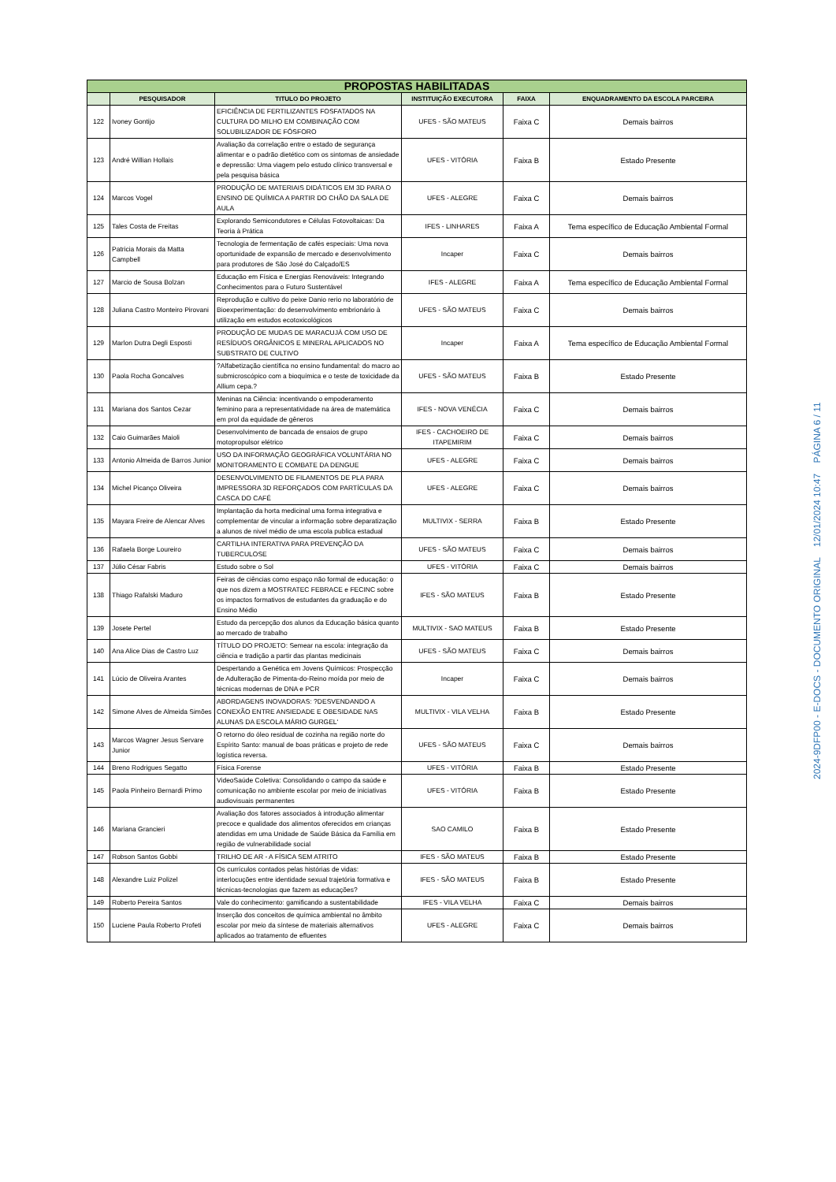| PROPOSTAS HABILITADAS | | | | | |
| | PESQUISADOR | TITULO DO PROJETO | INSTITUIÇÃO EXECUTORA | FAIXA | ENQUADRAMENTO DA ESCOLA PARCEIRA |
| 122 | Ivoney Gontijo | EFICIÊNCIA DE FERTILIZANTES FOSFATADOS NA CULTURA DO MILHO EM COMBINAÇÃO COM SOLUBILIZADOR DE FÓSFORO | UFES - SÃO MATEUS | Faixa C | Demais bairros |
| 123 | André Willian Hollais | Avaliação da correlação entre o estado de segurança alimentar e o padrão dietético com os sintomas de ansiedade e depressão: Uma viagem pelo estudo clínico transversal e pela pesquisa básica | UFES - VITÓRIA | Faixa B | Estado Presente |
| 124 | Marcos Vogel | PRODUÇÃO DE MATERIAIS DIDÁTICOS EM 3D PARA O ENSINO DE QUÍMICA A PARTIR DO CHÃO DA SALA DE AULA | UFES - ALEGRE | Faixa C | Demais bairros |
| 125 | Tales Costa de Freitas | Explorando Semicondutores e Células Fotovoltaicas: Da Teoria à Prática | IFES - LINHARES | Faixa A | Tema específico de Educação Ambiental Formal |
| 126 | Patricia Morais da Matta Campbell | Tecnologia de fermentação de cafés especiais: Uma nova oportunidade de expansão de mercado e desenvolvimento para produtores de São José do Calçado/ES | Incaper | Faixa C | Demais bairros |
| 127 | Marcio de Sousa Bolzan | Educação em Física e Energias Renováveis: Integrando Conhecimentos para o Futuro Sustentável | IFES - ALEGRE | Faixa A | Tema específico de Educação Ambiental Formal |
| 128 | Juliana Castro Monteiro Pirovani | Reprodução e cultivo do peixe Danio rerio no laboratório de Bioexperimentação: do desenvolvimento embrionário à utilização em estudos ecotoxicológicos | UFES - SÃO MATEUS | Faixa C | Demais bairros |
| 129 | Marlon Dutra Degli Esposti | PRODUÇÃO DE MUDAS DE MARACUJÁ COM USO DE RESÍDUOS ORGÂNICOS E MINERAL APLICADOS NO SUBSTRATO DE CULTIVO | Incaper | Faixa A | Tema específico de Educação Ambiental Formal |
| 130 | Paola Rocha Goncalves | ?Alfabetização científica no ensino fundamental: do macro ao submicroscópico com a bioquímica e o teste de toxicidade da Allium cepa.? | UFES - SÃO MATEUS | Faixa B | Estado Presente |
| 131 | Mariana dos Santos Cezar | Meninas na Ciência: incentivando o empoderamento feminino para a representatividade na área de matemática em prol da equidade de gêneros | IFES - NOVA VENÉCIA | Faixa C | Demais bairros |
| 132 | Caio Guimarães Maioli | Desenvolvimento de bancada de ensaios de grupo motopropulsor elétrico | IFES - CACHOEIRO DE ITAPEMIRIM | Faixa C | Demais bairros |
| 133 | Antonio Almeida de Barros Junior | USO DA INFORMAÇÃO GEOGRÁFICA VOLUNTÁRIA NO MONITORAMENTO E COMBATE DA DENGUE | UFES - ALEGRE | Faixa C | Demais bairros |
| 134 | Michel Picanço Oliveira | DESENVOLVIMENTO DE FILAMENTOS DE PLA PARA IMPRESSORA 3D REFORÇADOS COM PARTÍCULAS DA CASCA DO CAFÉ | UFES - ALEGRE | Faixa C | Demais bairros |
| 135 | Mayara Freire de Alencar Alves | Implantação da horta medicinal uma forma integrativa e complementar de vincular a informação sobre deparatização a alunos de nivel médio de uma escola publica estadual | MULTIVIX - SERRA | Faixa B | Estado Presente |
| 136 | Rafaela Borge Loureiro | CARTILHA INTERATIVA PARA PREVENÇÃO DA TUBERCULOSE | UFES - SÃO MATEUS | Faixa C | Demais bairros |
| 137 | Júlio César Fabris | Estudo sobre o Sol | UFES - VITÓRIA | Faixa C | Demais bairros |
| 138 | Thiago Rafalski Maduro | Feiras de ciências como espaço não formal de educação: o que nos dizem a MOSTRATEC FEBRACE e FECINC sobre os impactos formativos de estudantes da graduação e do Ensino Médio | IFES - SÃO MATEUS | Faixa B | Estado Presente |
| 139 | Josete Pertel | Estudo da percepção dos alunos da Educação básica quanto ao mercado de trabalho | MULTIVIX - SAO MATEUS | Faixa B | Estado Presente |
| 140 | Ana Alice Dias de Castro Luz | TÍTULO DO PROJETO: Semear na escola: integração da ciência e tradição a partir das plantas medicinais | UFES - SÃO MATEUS | Faixa C | Demais bairros |
| 141 | Lúcio de Oliveira Arantes | Despertando a Genética em Jovens Químicos: Prospecção de Adulteração de Pimenta-do-Reino moída por meio de técnicas modernas de DNA e PCR | Incaper | Faixa C | Demais bairros |
| 142 | Simone Alves de Almeida Simões | ABORDAGENS INOVADORAS: ?DESVENDANDO A CONEXÃO ENTRE ANSIEDADE E OBESIDADE NAS ALUNAS DA ESCOLA MÁRIO GURGEL' | MULTIVIX - VILA VELHA | Faixa B | Estado Presente |
| 143 | Marcos Wagner Jesus Servare Junior | O retorno do óleo residual de cozinha na região norte do Espírito Santo: manual de boas práticas e projeto de rede logística reversa. | UFES - SÃO MATEUS | Faixa C | Demais bairros |
| 144 | Breno Rodrigues Segatto | Física Forense | UFES - VITÓRIA | Faixa B | Estado Presente |
| 145 | Paola Pinheiro Bernardi Primo | VideoSaúde Coletiva: Consolidando o campo da saúde e comunicação no ambiente escolar por meio de iniciativas audiovisuais permanentes | UFES - VITÓRIA | Faixa B | Estado Presente |
| 146 | Mariana Grancieri | Avaliação dos fatores associados à introdução alimentar precoce e qualidade dos alimentos oferecidos em crianças atendidas em uma Unidade de Saúde Básica da Família em região de vulnerabilidade social | SAO CAMILO | Faixa B | Estado Presente |
| 147 | Robson Santos Gobbi | TRILHO DE AR - A FÍSICA SEM ATRITO | IFES - SÃO MATEUS | Faixa B | Estado Presente |
| 148 | Alexandre Luiz Polizel | Os currículos contados pelas histórias de vidas: interlocuções entre identidade sexual trajetória formativa e técnicas-tecnologias que fazem as educações? | IFES - SÃO MATEUS | Faixa B | Estado Presente |
| 149 | Roberto Pereira Santos | Vale do conhecimento: gamificando a sustentabilidade | IFES - VILA VELHA | Faixa C | Demais bairros |
| 150 | Luciene Paula Roberto Profeti | Inserção dos conceitos de química ambiental no âmbito escolar por meio da síntese de materiais alternativos aplicados ao tratamento de efluentes | UFES - ALEGRE | Faixa C | Demais bairros |
2024-9DFP00 - E-DOCS - DOCUMENTO ORIGINAL 12/01/2024 10:47 PÁGINA 6 / 11